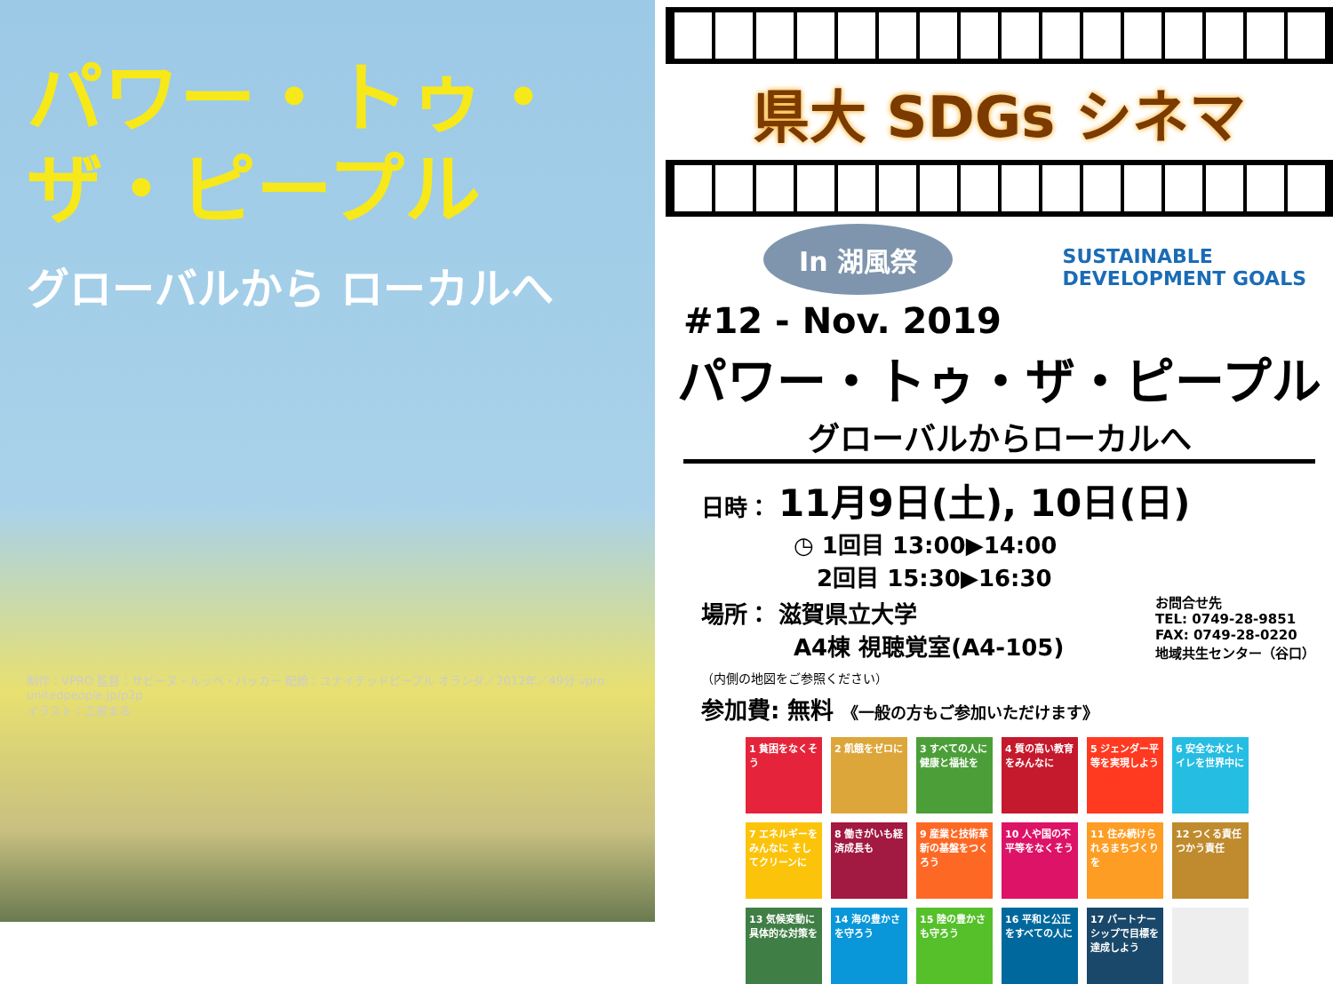パワー・トゥ・ザ・ピープル
グローバルから ローカルへ
制作：VPRO 監督：サビーヌ・ルッベ・バッカー 配給：ユナイテッドピープル オランダ／2012年／49分 vpro
unitedpeople.jp/p2p
イラスト：工房まる
県大 SDGs シネマ
SUSTAINABLE
DEVELOPMENT GOALS
In 湖風祭
#12 - Nov. 2019
パワー・トゥ・ザ・ピープル
グローバルからローカルへ
日時： 11月9日(土), 10日(日)
　　　　◷ 1回目 13:00▶14:00
　　　　　2回目 15:30▶16:30
お問合せ先
TEL: 0749-28-9851
FAX: 0749-28-0220
地域共生センター（谷口）
場所： 滋賀県立大学
　　　　A4棟 視聴覚室(A4-105)
（内側の地図をご参照ください）
参加費: 無料 《一般の方もご参加いただけます》
1 貧困をなくそう
2 飢餓をゼロに
3 すべての人に健康と福祉を
4 質の高い教育をみんなに
5 ジェンダー平等を実現しよう
6 安全な水とトイレを世界中に
7 エネルギーをみんなに そしてクリーンに
8 働きがいも経済成長も
9 産業と技術革新の基盤をつくろう
10 人や国の不平等をなくそう
11 住み続けられるまちづくりを
12 つくる責任 つかう責任
13 気候変動に具体的な対策を
14 海の豊かさを守ろう
15 陸の豊かさも守ろう
16 平和と公正をすべての人に
17 パートナーシップで目標を達成しよう